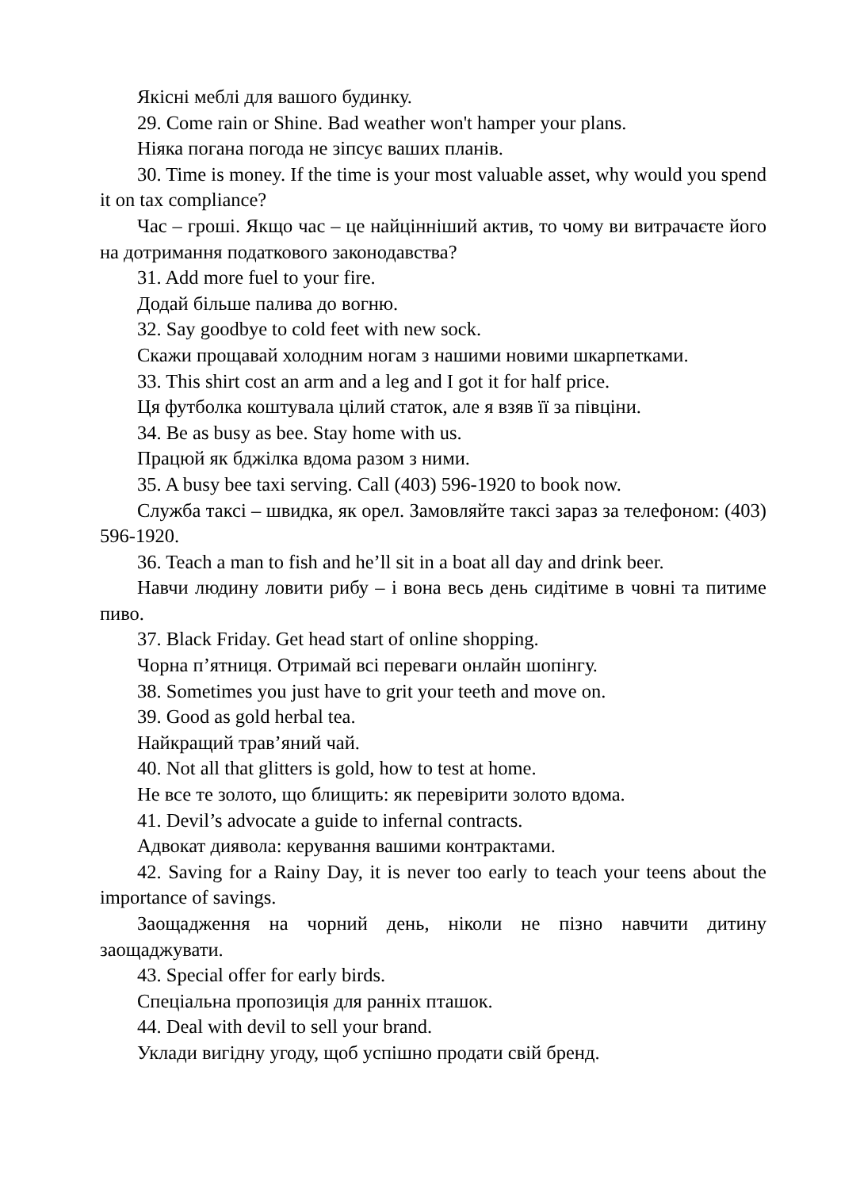Якісні меблі для вашого будинку.
29. Come rain or Shine. Bad weather won't hamper your plans.
Ніяка погана погода не зіпсує ваших планів.
30. Time is money. If the time is your most valuable asset, why would you spend it on tax compliance?
Час – гроші. Якщо час – це найцінніший актив, то чому ви витрачаєте його на дотримання податкового законодавства?
31. Add more fuel to your fire.
Додай більше палива до вогню.
32. Say goodbye to cold feet with new sock.
Скажи прощавай холодним ногам з нашими новими шкарпетками.
33. This shirt cost an arm and a leg and I got it for half price.
Ця футболка коштувала цілий статок, але я взяв її за півціни.
34. Be as busy as bee. Stay home with us.
Працюй як бджілка вдома разом з ними.
35. A busy bee taxi serving. Call (403) 596-1920 to book now.
Служба таксі – швидка, як орел. Замовляйте таксі зараз за телефоном: (403) 596-1920.
36. Teach a man to fish and he’ll sit in a boat all day and drink beer.
Навчи людину ловити рибу – і вона весь день сидітиме в човні та питиме пиво.
37. Black Friday. Get head start of online shopping.
Чорна п’ятниця. Отримай всі переваги онлайн шопінгу.
38. Sometimes you just have to grit your teeth and move on.
39. Good as gold herbal tea.
Найкращий трав’яний чай.
40. Not all that glitters is gold, how to test at home.
Не все те золото, що блищить: як перевірити золото вдома.
41. Devil’s advocate a guide to infernal contracts.
Адвокат диявола: керування вашими контрактами.
42. Saving for a Rainy Day, it is never too early to teach your teens about the importance of savings.
Заощадження на чорний день, ніколи не пізно навчити дитину заощаджувати.
43. Special offer for early birds.
Спеціальна пропозиція для ранніх пташок.
44. Deal with devil to sell your brand.
Уклади вигідну угоду, щоб успішно продати свій бренд.